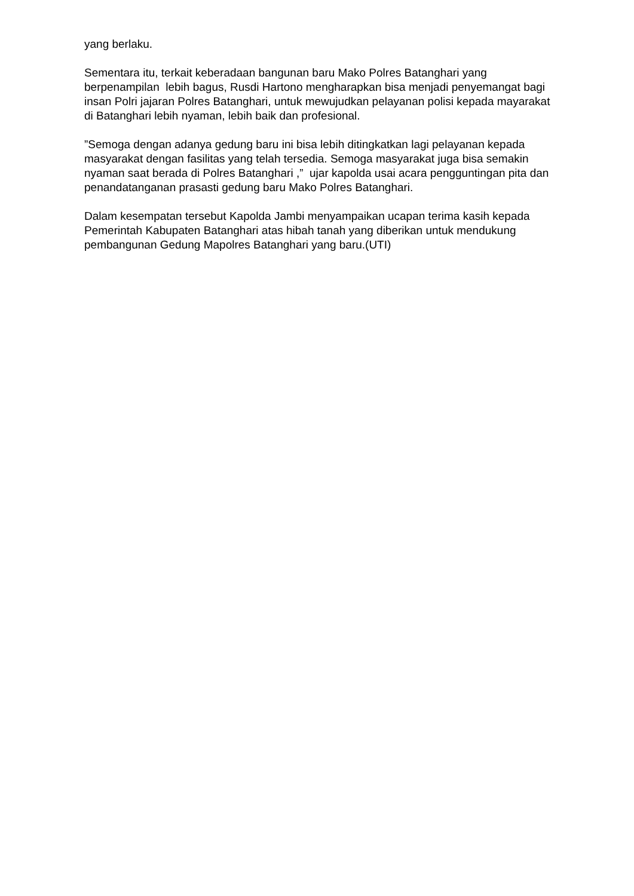yang berlaku.
Sementara itu, terkait keberadaan bangunan baru Mako Polres Batanghari yang berpenampilan lebih bagus, Rusdi Hartono mengharapkan bisa menjadi penyemangat bagi insan Polri jajaran Polres Batanghari, untuk mewujudkan pelayanan polisi kepada mayarakat di Batanghari lebih nyaman, lebih baik dan profesional.
”Semoga dengan adanya gedung baru ini bisa lebih ditingkatkan lagi pelayanan kepada masyarakat dengan fasilitas yang telah tersedia. Semoga masyarakat juga bisa semakin nyaman saat berada di Polres Batanghari ,” ujar kapolda usai acara pengguntingan pita dan penandatanganan prasasti gedung baru Mako Polres Batanghari.
Dalam kesempatan tersebut Kapolda Jambi menyampaikan ucapan terima kasih kepada Pemerintah Kabupaten Batanghari atas hibah tanah yang diberikan untuk mendukung pembangunan Gedung Mapolres Batanghari yang baru.(UTI)